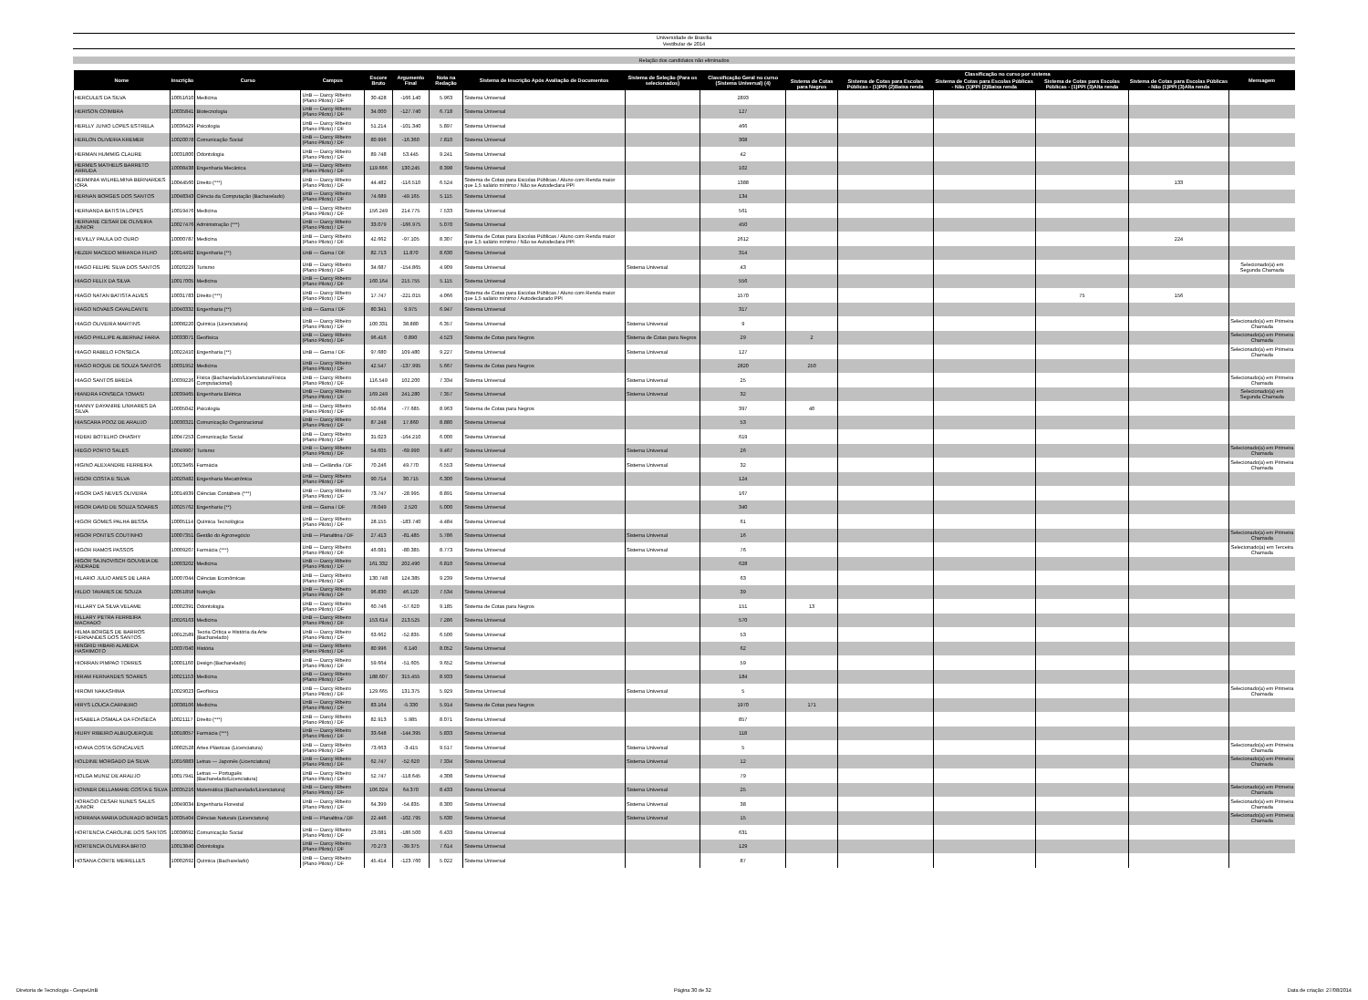Universidade de Brasília
Vestibular de 2014
Relação dos candidatos não eliminados
| Nome | Inscrição | Curso | Campus | Escore Bruto | Argumento Final | Nota na Redação | Sistema de Inscrição Após Avaliação de Documentos | Sistema de Seleção (Para os selecionados) | Classificação Geral no curso (Sistema Universal) (4) | Classificação no curso por sistema | | | | | Mensagem |
| --- | --- | --- | --- | --- | --- | --- | --- | --- | --- | --- | --- | --- | --- | --- | --- |
| | | | | | | | | | | Sistema de Cotas para Negros | Sistema de Cotas para Escolas Públicas - (1)PPI (2)Baixa renda | Sistema de Cotas para Escolas Públicas - Não (1)PPI (2)Baixa renda | Sistema de Cotas para Escolas Públicas - (1)PPI (3)Alta renda | Sistema de Cotas para Escolas Públicas - Não (1)PPI (3)Alta renda | |
| HERCULES DA SILVA | 10051610 | Medicina | UnB — Darcy Ribeiro (Plano Piloto) / DF | 30.428 | -166.140 | 5.963 | Sistema Universal | | 2893 | | | | | | |
| HERISON COIMBRA | 10035841 | Biotecnologia | UnB — Darcy Ribeiro (Plano Piloto) / DF | 34.000 | -127.740 | 6.718 | Sistema Universal | | 127 | | | | | | |
| HERLLY JUNIO LOPES ESTRELA | 10036429 | Psicologia | UnB — Darcy Ribeiro (Plano Piloto) / DF | 51.214 | -101.340 | 5.897 | Sistema Universal | | 466 | | | | | | |
| HERLON OLIVEIRA KREMER | 10020078 | Comunicação Social | UnB — Darcy Ribeiro (Plano Piloto) / DF | 80.996 | -16.360 | 7.810 | Sistema Universal | | 308 | | | | | | |
| HERMAN HUMMIG CLAURE | 10031800 | Odontologia | UnB — Darcy Ribeiro (Plano Piloto) / DF | 89.748 | 53.445 | 9.241 | Sistema Universal | | 42 | | | | | | |
| HERMES MATHEUS BARRETO ARRUDA | 10008438 | Engenharia Mecânica | UnB — Darcy Ribeiro (Plano Piloto) / DF | 119.666 | 130.245 | 8.398 | Sistema Universal | | 102 | | | | | | |
| HERMINIA WILHELMINA BERNARDES IORA | 10044560 | Direito (***) | UnB — Darcy Ribeiro (Plano Piloto) / DF | 44.482 | -116.510 | 6.524 | Sistema de Cotas para Escolas Públicas / Aluno com Renda maior que 1,5 salário mínimo / Não se Autodeclara PPI | | 1388 | | | | | 133 | |
| HERNAN BORGES DOS SANTOS | 10048343 | Ciência da Computação (Bacharelado) | UnB — Darcy Ribeiro (Plano Piloto) / DF | 74.689 | -49.165 | 5.115 | Sistema Universal | | 134 | | | | | | |
| HERNANDA BATISTA LOPES | 10019476 | Medicina | UnB — Darcy Ribeiro (Plano Piloto) / DF | 156.249 | 214.775 | 7.533 | Sistema Universal | | 561 | | | | | | |
| HERNANE CESAR DE OLIVEIRA JUNIOR | 10027476 | Administração (***) | UnB — Darcy Ribeiro (Plano Piloto) / DF | 33.079 | -166.975 | 5.070 | Sistema Universal | | 450 | | | | | | |
| HEVILLY PAULA DO OURO | 10000787 | Medicina | UnB — Darcy Ribeiro (Plano Piloto) / DF | 42.662 | -97.105 | 8.307 | Sistema de Cotas para Escolas Públicas / Aluno com Renda maior que 1,5 salário mínimo / Não se Autodeclara PPI | | 2612 | | | | | 224 | |
| HEZER MACEDO MIRANDA FILHO | 10014492 | Engenharia (**) | UnB — Gama / DF | 82.713 | 11.870 | 8.630 | Sistema Universal | | 314 | | | | | | |
| HIAGO FELIPE SILVA DOS SANTOS | 10020229 | Turismo | UnB — Darcy Ribeiro (Plano Piloto) / DF | 34.687 | -154.865 | 4.909 | Sistema Universal | Sistema Universal | 43 | | | | | | Selecionado(a) em Segunda Chamada |
| HIAGO FELIX DA SILVA | 10017005 | Medicina | UnB — Darcy Ribeiro (Plano Piloto) / DF | 160.164 | 215.755 | 5.115 | Sistema Universal | | 556 | | | | | | |
| HIAGO NATAN BATISTA ALVES | 10031783 | Direito (***) | UnB — Darcy Ribeiro (Plano Piloto) / DF | 17.747 | -221.015 | 4.066 | Sistema de Cotas para Escolas Públicas / Aluno com Renda maior que 1,5 salário mínimo / Autodeclarado PPI | | 1570 | | | | 75 | 156 | |
| HIAGO NOVAES CAVALCANTE | 10040332 | Engenharia (**) | UnB — Gama / DF | 80.341 | 9.975 | 6.947 | Sistema Universal | | 317 | | | | | | |
| HIAGO OLIVEIRA MARTINS | 10008220 | Química (Licenciatura) | UnB — Darcy Ribeiro (Plano Piloto) / DF | 100.331 | 38.880 | 6.357 | Sistema Universal | Sistema Universal | 9 | | | | | | Selecionado(a) em Primeira Chamada |
| HIAGO PHILLIPE ALBERNAZ FARIA | 10033071 | Geofísica | UnB — Darcy Ribeiro (Plano Piloto) / DF | 96.416 | 0.890 | 4.523 | Sistema de Cotas para Negros | Sistema de Cotas para Negros | 29 | 2 | | | | | Selecionado(a) em Primeira Chamada |
| HIAGO RABELO FONSECA | 10022410 | Engenharia (**) | UnB — Gama / DF | 97.680 | 109.480 | 9.227 | Sistema Universal | Sistema Universal | 127 | | | | | | Selecionado(a) em Primeira Chamada |
| HIAGO ROQUE DE SOUZA SANTOS | 10031952 | Medicina | UnB — Darcy Ribeiro (Plano Piloto) / DF | 42.547 | -137.995 | 5.667 | Sistema de Cotas para Negros | | 2820 | 250 | | | | | |
| HIAGO SANTOS BREDA | 10039226 | Física (Bacharelado/Licenciatura/Física Computacional) | UnB — Darcy Ribeiro (Plano Piloto) / DF | 116.549 | 102.200 | 7.334 | Sistema Universal | Sistema Universal | 25 | | | | | | Selecionado(a) em Primeira Chamada |
| HIANDRA FONSECA TOMASI | 10039465 | Engenharia Elétrica | UnB — Darcy Ribeiro (Plano Piloto) / DF | 169.249 | 241.280 | 7.357 | Sistema Universal | Sistema Universal | 32 | | | | | | Selecionado(a) em Segunda Chamada |
| HIANNY DAYANIRE LINHARES DA SILVA | 10005042 | Psicologia | UnB — Darcy Ribeiro (Plano Piloto) / DF | 50.664 | -77.685 | 8.963 | Sistema de Cotas para Negros | | 397 | 40 | | | | | |
| HIASCARA POOZ DE ARAUJO | 10030321 | Comunicação Organizacional | UnB — Darcy Ribeiro (Plano Piloto) / DF | 87.248 | 17.860 | 8.880 | Sistema Universal | | 53 | | | | | | |
| HIDEKI BOTELHO OHASHY | 10047253 | Comunicação Social | UnB — Darcy Ribeiro (Plano Piloto) / DF | 31.023 | -164.210 | 6.000 | Sistema Universal | | 619 | | | | | | |
| HIEGO PORTO SALES | 10049907 | Turismo | UnB — Darcy Ribeiro (Plano Piloto) / DF | 54.605 | -69.990 | 9.467 | Sistema Universal | Sistema Universal | 26 | | | | | | Selecionado(a) em Primeira Chamada |
| HIGINO ALEXANDRE FERREIRA | 10023465 | Farmácia | UnB — Ceilândia / DF | 70.246 | 49.770 | 6.553 | Sistema Universal | Sistema Universal | 32 | | | | | | Selecionado(a) em Primeira Chamada |
| HIGOR COSTA E SILVA | 10020482 | Engenharia Mecatrônica | UnB — Darcy Ribeiro (Plano Piloto) / DF | 90.714 | 30.715 | 6.300 | Sistema Universal | | 124 | | | | | | |
| HIGOR DAS NEVES OLIVEIRA | 10014939 | Ciências Contábeis (***) | UnB — Darcy Ribeiro (Plano Piloto) / DF | 73.747 | -28.995 | 8.891 | Sistema Universal | | 167 | | | | | | |
| HIGOR DAVID DE SOUZA SOARES | 10025762 | Engenharia (**) | UnB — Gama / DF | 78.049 | 2.520 | 5.000 | Sistema Universal | | 340 | | | | | | |
| HIGOR GOMES PALHA BESSA | 10005114 | Química Tecnológica | UnB — Darcy Ribeiro (Plano Piloto) / DF | 28.155 | -183.740 | 4.484 | Sistema Universal | | 61 | | | | | | |
| HIGOR PONTES COUTINHO | 10007351 | Gestão do Agronegócio | UnB — Planaltina / DF | 27.413 | -81.485 | 5.786 | Sistema Universal | Sistema Universal | 16 | | | | | | Selecionado(a) em Primeira Chamada |
| HIGOR RAMOS PASSOS | 10009207 | Farmácia (***) | UnB — Darcy Ribeiro (Plano Piloto) / DF | 46.081 | -80.385 | 8.773 | Sistema Universal | Sistema Universal | 76 | | | | | | Selecionado(a) em Terceira Chamada |
| HIGOR SAJNOVISCH GOUVEIA DE ANDRADE | 10003202 | Medicina | UnB — Darcy Ribeiro (Plano Piloto) / DF | 161.332 | 202.490 | 6.810 | Sistema Universal | | 628 | | | | | | |
| HILARIO JULIO AMES DE LARA | 10007044 | Ciências Econômicas | UnB — Darcy Ribeiro (Plano Piloto) / DF | 130.748 | 124.385 | 9.239 | Sistema Universal | | 63 | | | | | | |
| HILDO TAVARES DE SOUZA | 10051858 | Nutrição | UnB — Darcy Ribeiro (Plano Piloto) / DF | 96.830 | 46.120 | 7.534 | Sistema Universal | | 39 | | | | | | |
| HILLARY DA SILVA VELAME | 10002391 | Odontologia | UnB — Darcy Ribeiro (Plano Piloto) / DF | 60.746 | -57.620 | 9.185 | Sistema de Cotas para Negros | | 151 | 13 | | | | | |
| HILLARY PETRA FERREIRA MACHADO | 10026163 | Medicina | UnB — Darcy Ribeiro (Plano Piloto) / DF | 153.614 | 213.525 | 7.286 | Sistema Universal | | 570 | | | | | | |
| HILMA BORGES DE BARROS FERNANDES DOS SANTOS | 10012589 | Teoria Crítica e História da Arte (Bacharelado) | UnB — Darcy Ribeiro (Plano Piloto) / DF | 63.662 | -52.835 | 6.500 | Sistema Universal | | 53 | | | | | | |
| HINGRID HIBARI ALMEIDA HASHIMOTO | 10037040 | História | UnB — Darcy Ribeiro (Plano Piloto) / DF | 80.996 | 6.140 | 8.052 | Sistema Universal | | 62 | | | | | | |
| HIORRAN PIMPAO TORRES | 10001160 | Design (Bacharelado) | UnB — Darcy Ribeiro (Plano Piloto) / DF | 59.664 | -51.605 | 9.652 | Sistema Universal | | 59 | | | | | | |
| HIRAM FERNANDES SOARES | 10021153 | Medicina | UnB — Darcy Ribeiro (Plano Piloto) / DF | 188.607 | 315.455 | 8.933 | Sistema Universal | | 184 | | | | | | |
| HIROMI NAKASHIMA | 10029023 | Geofísica | UnB — Darcy Ribeiro (Plano Piloto) / DF | 129.665 | 131.375 | 5.929 | Sistema Universal | Sistema Universal | 5 | | | | | | Selecionado(a) em Primeira Chamada |
| HIRYS LOUCA CARNEIRO | 10038106 | Medicina | UnB — Darcy Ribeiro (Plano Piloto) / DF | 83.164 | -5.330 | 5.914 | Sistema de Cotas para Negros | | 1970 | 171 | | | | | |
| HISABELA OSMALA DA FONSECA | 10021117 | Direito (***) | UnB — Darcy Ribeiro (Plano Piloto) / DF | 82.913 | 5.985 | 8.071 | Sistema Universal | | 857 | | | | | | |
| HIURY RIBEIRO ALBUQUERQUE | 10018057 | Farmácia (***) | UnB — Darcy Ribeiro (Plano Piloto) / DF | 33.648 | -144.395 | 5.833 | Sistema Universal | | 118 | | | | | | |
| HOANA COSTA GONCALVES | 10002528 | Artes Plásticas (Licenciatura) | UnB — Darcy Ribeiro (Plano Piloto) / DF | 73.663 | -3.415 | 9.517 | Sistema Universal | Sistema Universal | 5 | | | | | | Selecionado(a) em Primeira Chamada |
| HOLDINE MORGADO DA SILVA | 10016883 | Letras — Japonês (Licenciatura) | UnB — Darcy Ribeiro (Plano Piloto) / DF | 62.747 | -52.620 | 7.334 | Sistema Universal | Sistema Universal | 12 | | | | | | Selecionado(a) em Primeira Chamada |
| HOLGA MUNIZ DE ARAUJO | 10017941 | Letras — Português (Bacharelado/Licenciatura) | UnB — Darcy Ribeiro (Plano Piloto) / DF | 52.747 | -118.645 | 4.308 | Sistema Universal | | 79 | | | | | | |
| HONNER DELLAMARE COSTA E SILVA | 10035216 | Matemática (Bacharelado/Licenciatura) | UnB — Darcy Ribeiro (Plano Piloto) / DF | 106.024 | 64.370 | 8.433 | Sistema Universal | Sistema Universal | 25 | | | | | | Selecionado(a) em Primeira Chamada |
| HORACIO CESAR NUNES SALES JUNIOR | 10049034 | Engenharia Florestal | UnB — Darcy Ribeiro (Plano Piloto) / DF | 64.399 | -54.835 | 8.300 | Sistema Universal | Sistema Universal | 38 | | | | | | Selecionado(a) em Primeira Chamada |
| HORRANA MARIA DOURADO BORGES | 10035404 | Ciências Naturais (Licenciatura) | UnB — Planaltina / DF | 22.446 | -102.795 | 5.630 | Sistema Universal | Sistema Universal | 15 | | | | | | Selecionado(a) em Primeira Chamada |
| HORTENCIA CAROLINE DOS SANTOS | 10038692 | Comunicação Social | UnB — Darcy Ribeiro (Plano Piloto) / DF | 23.081 | -186.500 | 6.433 | Sistema Universal | | 631 | | | | | | |
| HORTENCIA OLIVEIRA BRITO | 10013840 | Odontologia | UnB — Darcy Ribeiro (Plano Piloto) / DF | 70.273 | -39.375 | 7.614 | Sistema Universal | | 129 | | | | | | |
| HOSANA CORTE MEIRELLES | 10002692 | Química (Bacharelado) | UnB — Darcy Ribeiro (Plano Piloto) / DF | 45.414 | -123.760 | 5.022 | Sistema Universal | | 87 | | | | | | |
Diretoria de Tecnologia - CespeUnB Página 30 de 32 Data de criação: 27/08/2014